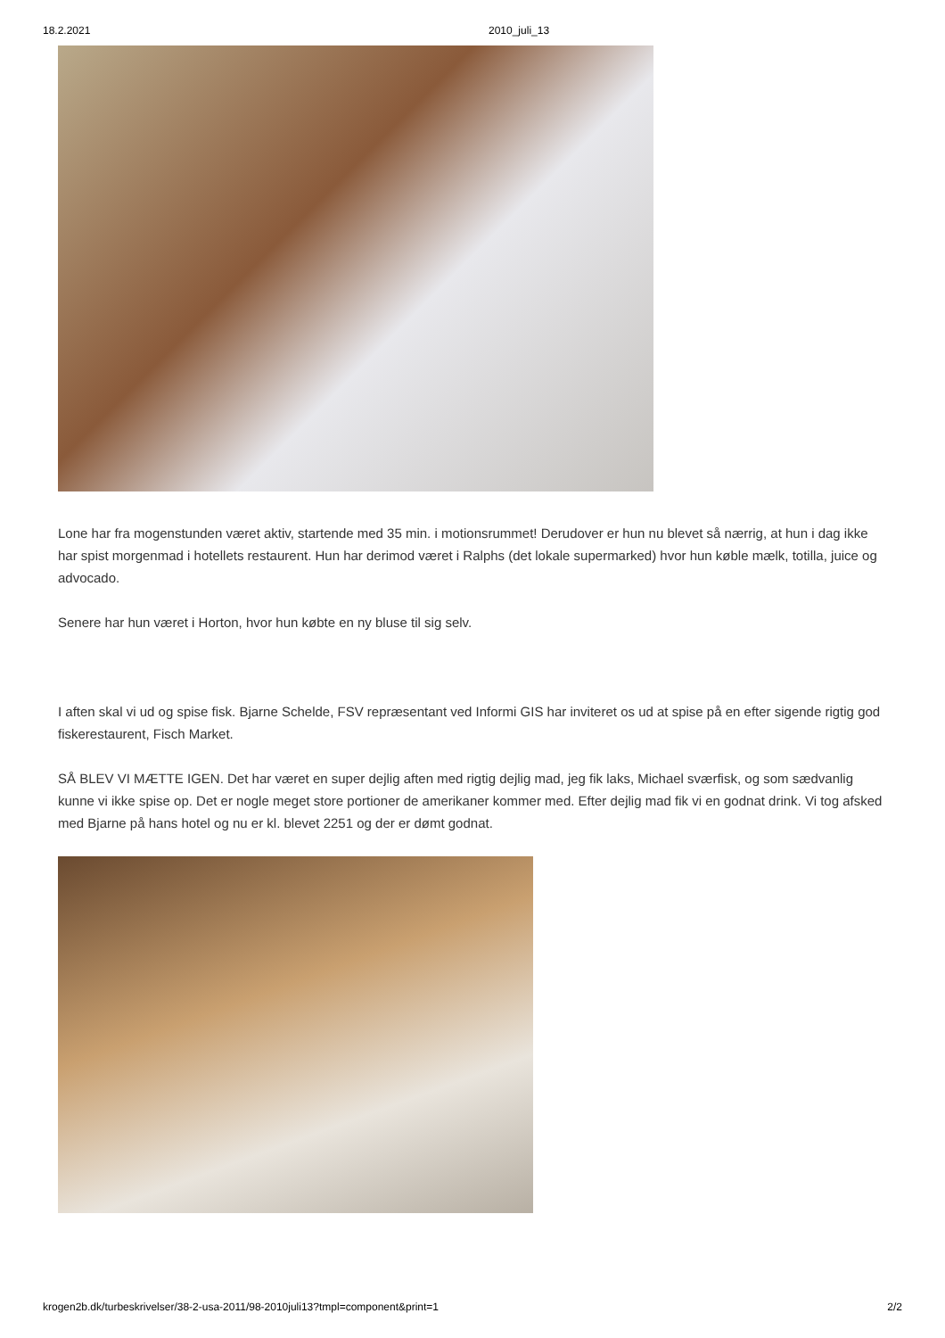18.2.2021 2010_juli_13
Lone har fra mogenstunden været aktiv, startende med 35 min. i motionsrummet! Derudover er hun nu blevet så nærrig, at hun i dag ikke har spist morgenmad i hotellets restaurent. Hun har derimod været i Ralphs (det lokale supermarked) hvor hun køble mælk, totilla, juice og advocado.
Senere har hun været i Horton, hvor hun købte en ny bluse til sig selv.
I aften skal vi ud og spise fisk. Bjarne Schelde, FSV repræsentant ved Informi GIS har inviteret os ud at spise på en efter sigende rigtig god fiskerestaurent, Fisch Market.
SÅ BLEV VI MÆTTE IGEN. Det har været en super dejlig aften med rigtig dejlig mad, jeg fik laks, Michael sværfisk, og som sædvanlig kunne vi ikke spise op. Det er nogle meget store portioner de amerikaner kommer med. Efter dejlig mad fik vi en godnat drink. Vi tog afsked med Bjarne på hans hotel og nu er kl. blevet 2251 og der er dømt godnat.
krogen2b.dk/turbeskrivelser/38-2-usa-2011/98-2010juli13?tmpl=component&print=1 2/2